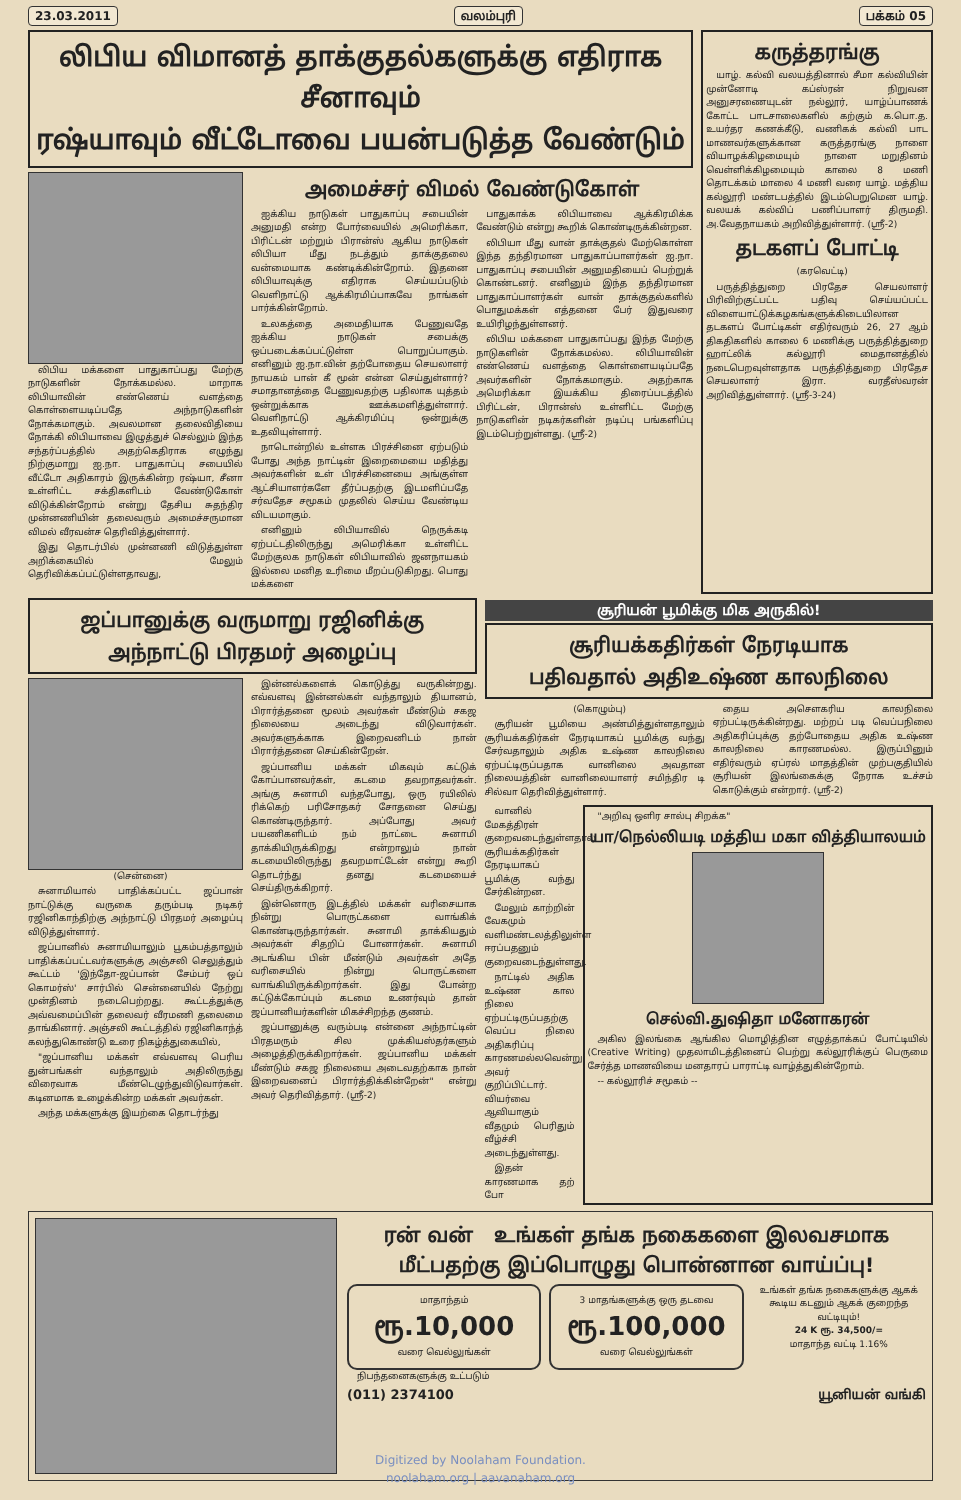23.03.2011 வலம்புரி பக்கம் 05
லிபிய விமானத் தாக்குதல்களுக்கு எதிராக சீனாவும்
ரஷ்யாவும் வீட்டோவை பயன்படுத்த வேண்டும்
லிபிய மக்களை பாதுகாப்பது மேற்கு நாடுகளின் நோக்கமல்ல. மாறாக லிபியாவின் எண்ணெய் வளத்தை கொள்ளையடிப்பதே அந்நாடுகளின் நோக்கமாகும். அவலமான தலைவிதியை நோக்கி லிபியாவை இழுத்துச் செல்லும் இந்த சந்தர்ப்பத்தில் அதற்கெதிராக எழுந்து நிற்குமாறு ஐ.நா. பாதுகாப்பு சபையில் வீட்டோ அதிகாரம் இருக்கின்ற ரஷ்யா, சீனா உள்ளிட்ட சக்திகளிடம் வேண்டுகோள் விடுக்கின்றோம் என்று தேசிய சுதந்திர முன்னணியின் தலைவரும் அமைச்சருமான விமல் வீரவன்ச தெரிவித்துள்ளார்.
இது தொடர்பில் முன்னணி விடுத்துள்ள அறிக்கையில் மேலும் தெரிவிக்கப்பட்டுள்ளதாவது,
அமைச்சர் விமல் வேண்டுகோள்
ஐக்கிய நாடுகள் பாதுகாப்பு சபையின் அனுமதி என்ற போர்வையில் அமெரிக்கா, பிரிட்டன் மற்றும் பிரான்ஸ் ஆகிய நாடுகள் லிபியா மீது நடத்தும் தாக்குதலை வன்மையாக கண்டிக்கின்றோம். இதனை லிபியாவுக்கு எதிராக செய்யப்படும் வெளிநாட்டு ஆக்கிரமிப்பாகவே நாங்கள் பார்க்கின்றோம்.
உலகத்தை அமைதியாக பேணுவதே ஐக்கிய நாடுகள் சபைக்கு ஒப்படைக்கப்பட்டுள்ள பொறுப்பாகும். எனினும் ஐ.நா.வின் தற்போதைய செயலாளர் நாயகம் பான் கீ மூன் என்ன செய்துள்ளார்? சமாதானத்தை பேணுவதற்கு பதிலாக யுத்தம் ஒன்றுக்காக ஊக்கமளித்துள்ளார். வெளிநாட்டு ஆக்கிரமிப்பு ஒன்றுக்கு உதவியுள்ளார்.
நாடொன்றில் உள்ளக பிரச்சினை ஏற்படும் போது அந்த நாட்டின் இறைமையை மதித்து அவர்களின் உள் பிரச்சினையை அங்குள்ள ஆட்சியாளர்களே தீர்ப்பதற்கு இடமளிப்பதே சர்வதேச சமூகம் முதலில் செய்ய வேண்டிய விடயமாகும்.
எனினும் லிபியாவில் நெருக்கடி ஏற்பட்டதிலிருந்து அமெரிக்கா உள்ளிட்ட மேற்குலக நாடுகள் லிபியாவில் ஜனநாயகம் இல்லை மனித உரிமை மீறப்படுகிறது. பொது மக்களை
பாதுகாக்க லிபியாவை ஆக்கிரமிக்க வேண்டும் என்று கூறிக் கொண்டிருக்கின்றன.
லிபியா மீது வான் தாக்குதல் மேற்கொள்ள இந்த தந்திரமான பாதுகாப்பாளர்கள் ஐ.நா. பாதுகாப்பு சபையின் அனுமதியைப் பெற்றுக் கொண்டனர். எனினும் இந்த தந்திரமான பாதுகாப்பாளர்கள் வான் தாக்குதல்களில் பொதுமக்கள் எத்தனை பேர் இதுவரை உயிரிழந்துள்ளனர்.
லிபிய மக்களை பாதுகாப்பது இந்த மேற்கு நாடுகளின் நோக்கமல்ல. லிபியாவின் எண்ணெய் வளத்தை கொள்ளையடிப்பதே அவர்களின் நோக்கமாகும். அதற்காக அமெரிக்கா இயக்கிய திரைப்படத்தில் பிரிட்டன், பிரான்ஸ் உள்ளிட்ட மேற்கு நாடுகளின் நடிகர்களின் நடிப்பு பங்களிப்பு இடம்பெற்றுள்ளது. (ஸ்ரீ-2)
கருத்தரங்கு
யாழ். கல்வி வலயத்தினால் சீமா கல்வியின் முன்னோடி கப்ஸ்ரன் நிறுவன அனுசரணையுடன் நல்லூர், யாழ்ப்பாணக் கோட்ட பாடசாலைகளில் கற்கும் க.பொ.த. உயர்தர கணக்கீடு, வணிகக் கல்வி பாட மாணவர்களுக்கான கருத்தரங்கு நாளை வியாழக்கிழமையும் நாளை மறுதினம் வெள்ளிக்கிழமையும் காலை 8 மணி தொடக்கம் மாலை 4 மணி வரை யாழ். மத்திய கல்லூரி மண்டபத்தில் இடம்பெறுமென யாழ். வலயக் கல்விப் பணிப்பாளர் திருமதி. அ.வேதநாயகம் அறிவித்துள்ளார். (ஸ்ரீ-2)
தடகளப் போட்டி
(கரவெட்டி)
பருத்தித்துறை பிரதேச செயலாளர் பிரிவிற்குட்பட்ட பதிவு செய்யப்பட்ட விளையாட்டுக்கழகங்களுக்கிடையிலான தடகளப் போட்டிகள் எதிர்வரும் 26, 27 ஆம் திகதிகளில் காலை 6 மணிக்கு பருத்தித்துறை ஹாட்லிக் கல்லூரி மைதானத்தில் நடைபெறவுள்ளதாக பருத்தித்துறை பிரதேச செயலாளர் இரா. வரதீஸ்வரன் அறிவித்துள்ளார். (ஸ்ரீ-3-24)
ஜப்பானுக்கு வருமாறு ரஜினிக்கு
அந்நாட்டு பிரதமர் அழைப்பு
(சென்னை)
சுனாமியால் பாதிக்கப்பட்ட ஜப்பான் நாட்டுக்கு வருகை தரும்படி நடிகர் ரஜினிகாந்திற்கு அந்நாட்டு பிரதமர் அழைப்பு விடுத்துள்ளார்.
ஜப்பானில் சுனாமியாலும் பூகம்பத்தாலும் பாதிக்கப்பட்டவர்களுக்கு அஞ்சலி செலுத்தும் கூட்டம் 'இந்தோ-ஜப்பான் சேம்பர் ஒப் கொமர்ஸ்' சார்பில் சென்னையில் நேற்று முன்தினம் நடைபெற்றது. கூட்டத்துக்கு அவ்வமைப்பின் தலைவர் வீரமணி தலைமை தாங்கினார். அஞ்சலி கூட்டத்தில் ரஜினிகாந்த் கலந்துகொண்டு உரை நிகழ்த்துகையில்,
"ஜப்பானிய மக்கள் எவ்வளவு பெரிய துன்பங்கள் வந்தாலும் அதிலிருந்து விரைவாக மீண்டெழுந்துவிடுவார்கள். கடினமாக உழைக்கின்ற மக்கள் அவர்கள்.
அந்த மக்களுக்கு இயற்கை தொடர்ந்து
இன்னல்களைக் கொடுத்து வருகின்றது. எவ்வளவு இன்னல்கள் வந்தாலும் தியானம், பிரார்த்தனை மூலம் அவர்கள் மீண்டும் சகஜ நிலையை அடைந்து விடுவார்கள். அவர்களுக்காக இறைவனிடம் நான் பிரார்த்தனை செய்கின்றேன்.
ஜப்பானிய மக்கள் மிகவும் கட்டுக் கோப்பானவர்கள், கடமை தவறாதவர்கள். அங்கு சுனாமி வந்தபோது, ஒரு ரயிலில் ரிக்கெற் பரிசோதகர் சோதனை செய்து கொண்டிருந்தார். அப்போது அவர் பயணிகளிடம் நம் நாட்டை சுனாமி தாக்கியிருக்கிறது என்றாலும் நான் கடமையிலிருந்து தவறமாட்டேன் என்று கூறி தொடர்ந்து தனது கடமையைச் செய்திருக்கிறார்.
இன்னொரு இடத்தில் மக்கள் வரிசையாக நின்று பொருட்களை வாங்கிக் கொண்டிருந்தார்கள். சுனாமி தாக்கியதும் அவர்கள் சிதறிப் போனார்கள். சுனாமி அடங்கிய பின் மீண்டும் அவர்கள் அதே வரிசையில் நின்று பொருட்களை வாங்கியிருக்கிறார்கள். இது போன்ற கட்டுக்கோப்பும் கடமை உணர்வும் தான் ஜப்பானியர்களின் மிகச்சிறந்த குணம்.
ஜப்பானுக்கு வரும்படி என்னை அந்நாட்டின் பிரதமரும் சில முக்கியஸ்தர்களும் அழைத்திருக்கிறார்கள். ஜப்பானிய மக்கள் மீண்டும் சகஜ நிலையை அடைவதற்காக நான் இறைவனைப் பிரார்த்திக்கின்றேன்" என்று அவர் தெரிவித்தார். (ஸ்ரீ-2)
சூரியன் பூமிக்கு மிக அருகில்!
சூரியக்கதிர்கள் நேரடியாக
பதிவதால் அதிஉஷ்ண காலநிலை
(கொழும்பு)
சூரியன் பூமியை அண்மித்துள்ளதாலும் சூரியக்கதிர்கள் நேரடியாகப் பூமிக்கு வந்து சேர்வதாலும் அதிக உஷ்ண காலநிலை ஏற்பட்டிருப்பதாக வானிலை அவதான நிலையத்தின் வானிலையாளர் சமிந்திர டி சில்வா தெரிவித்துள்ளார்.
தைய அசௌகரிய காலநிலை ஏற்பட்டிருக்கின்றது. மற்றப் படி வெப்பநிலை அதிகரிப்புக்கு தற்போதைய அதிக உஷ்ண காலநிலை காரணமல்ல. இருப்பினும் எதிர்வரும் ஏப்ரல் மாதத்தின் முற்பகுதியில் சூரியன் இலங்கைக்கு நேராக உச்சம் கொடுக்கும் என்றார். (ஸ்ரீ-2)
வானில் மேகத்திரள் குறைவடைந்துள்ளதால் சூரியக்கதிர்கள் நேரடியாகப் பூமிக்கு வந்து சேர்கின்றன.
மேலும் காற்றின் வேகமும் வளிமண்டலத்திலுள்ள ஈரப்பதனும் குறைவடைந்துள்ளது.
நாட்டில் அதிக உஷ்ண கால நிலை ஏற்பட்டிருப்பதற்கு வெப்ப நிலை அதிகரிப்பு காரணமல்லவென்று அவர் குறிப்பிட்டார். வியர்வை ஆவியாகும் வீதமும் பெரிதும் வீழ்ச்சி அடைந்துள்ளது.
இதன் காரணமாக தற் போ
"அறிவு ஒளிர சால்பு சிறக்க"
யா/நெல்லியடி மத்திய மகா வித்தியாலயம்
செல்வி.துஷிதா மனோகரன்
அகில இலங்கை ஆங்கில மொழித்தின எழுத்தாக்கப் போட்டியில் (Creative Writing) முதலாமிடத்தினைப் பெற்று கல்லூரிக்குப் பெருமை சேர்த்த மாணவியை மனதாரப் பாராட்டி வாழ்த்துகின்றோம்.
-- கல்லூரிச் சமூகம் --
ரன் வன் உங்கள் தங்க நகைகளை இலவசமாக மீட்பதற்கு இப்பொழுது பொன்னான வாய்ப்பு!
மாதாந்தம்
ரூ.10,000
வரை வெல்லுங்கள்
3 மாதங்களுக்கு ஒரு தடவை
ரூ.100,000
வரை வெல்லுங்கள்
உங்கள் தங்க நகைகளுக்கு ஆகக் கூடிய கடனும் ஆகக் குறைந்த வட்டியும்!
24 K ரூ. 34,500/=
மாதாந்த வட்டி 1.16%
நிபந்தனைகளுக்கு உட்படும்
(011) 2374100 யூனியன் வங்கி
Digitized by Noolaham Foundation.
noolaham.org | aavanaham.org